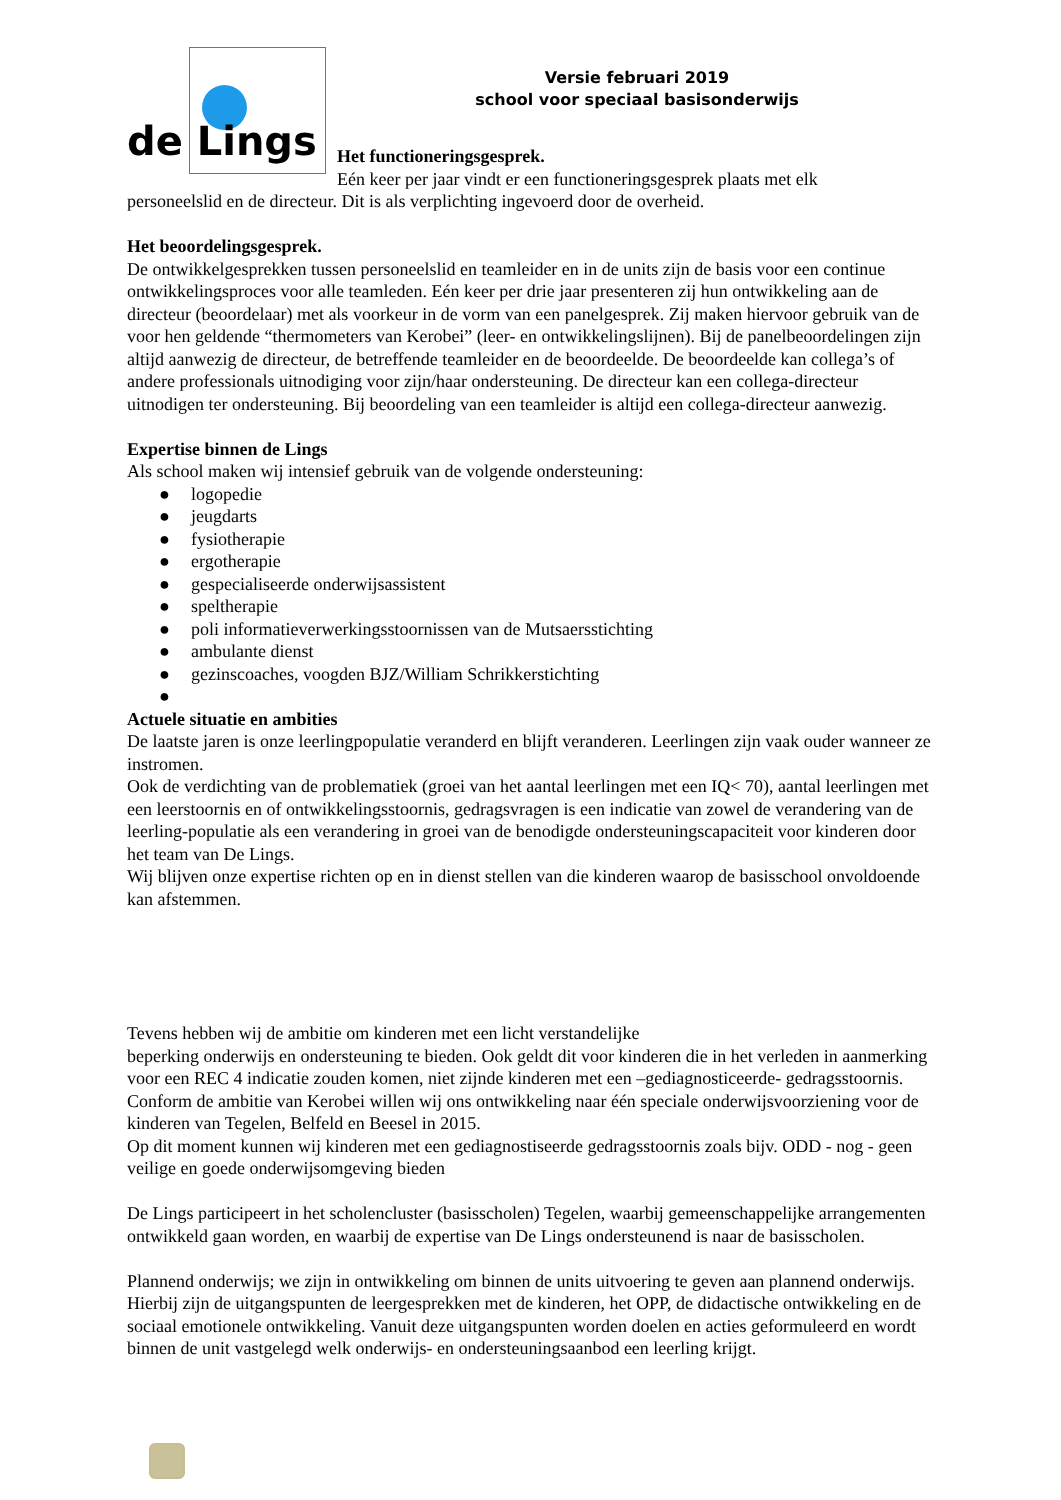de Lings
Versie februari 2019
school voor speciaal basisonderwijs
Het functioneringsgesprek.
Eén keer per jaar vindt er een functioneringsgesprek plaats met elk
personeelslid en de directeur. Dit is als verplichting ingevoerd door de overheid.
Het beoordelingsgesprek.
De ontwikkelgesprekken tussen personeelslid en teamleider en in de units zijn de basis voor een continue ontwikkelingsproces voor alle teamleden. Eén keer per drie jaar presenteren zij hun ontwikkeling aan de directeur (beoordelaar) met als voorkeur in de vorm van een panelgesprek. Zij maken hiervoor gebruik van de voor hen geldende “thermometers van Kerobei” (leer- en ontwikkelingslijnen). Bij de panelbeoordelingen zijn altijd aanwezig de directeur, de betreffende teamleider en de beoordeelde. De beoordeelde kan collega’s of andere professionals uitnodiging voor zijn/haar ondersteuning. De directeur kan een collega-directeur uitnodigen ter ondersteuning. Bij beoordeling van een teamleider is altijd een collega-directeur aanwezig.
Expertise binnen de Lings
Als school maken wij intensief gebruik van de volgende ondersteuning:
● logopedie
● jeugdarts
● fysiotherapie
● ergotherapie
● gespecialiseerde onderwijsassistent
● speltherapie
● poli informatieverwerkingsstoornissen van de Mutsaersstichting
● ambulante dienst
● gezinscoaches, voogden BJZ/William Schrikkerstichting
●
Actuele situatie en ambities
De laatste jaren is onze leerlingpopulatie veranderd en blijft veranderen. Leerlingen zijn vaak ouder wanneer ze instromen.
Ook de verdichting van de problematiek (groei van het aantal leerlingen met een IQ< 70), aantal leerlingen met een leerstoornis en of ontwikkelingsstoornis, gedragsvragen is een indicatie van zowel de verandering van de leerling-populatie als een verandering in groei van de benodigde ondersteuningscapaciteit voor kinderen door het team van De Lings.
Wij blijven onze expertise richten op en in dienst stellen van die kinderen waarop de basisschool onvoldoende kan afstemmen.
Tevens hebben wij de ambitie om kinderen met een licht verstandelijke
beperking onderwijs en ondersteuning te bieden. Ook geldt dit voor kinderen die in het verleden in aanmerking voor een REC 4 indicatie zouden komen, niet zijnde kinderen met een –gediagnosticeerde- gedragsstoornis.
Conform de ambitie van Kerobei willen wij ons ontwikkeling naar één speciale onderwijsvoorziening voor de kinderen van Tegelen, Belfeld en Beesel in 2015.
Op dit moment kunnen wij kinderen met een gediagnostiseerde gedragsstoornis zoals bijv. ODD - nog - geen veilige en goede onderwijsomgeving bieden
De Lings participeert in het scholencluster (basisscholen) Tegelen, waarbij gemeenschappelijke arrangementen ontwikkeld gaan worden, en waarbij de expertise van De Lings ondersteunend is naar de basisscholen.
Plannend onderwijs; we zijn in ontwikkeling om binnen de units uitvoering te geven aan plannend onderwijs. Hierbij zijn de uitgangspunten de leergesprekken met de kinderen, het OPP, de didactische ontwikkeling en de sociaal emotionele ontwikkeling. Vanuit deze uitgangspunten worden doelen en acties geformuleerd en wordt binnen de unit vastgelegd welk onderwijs- en ondersteuningsaanbod een leerling krijgt.